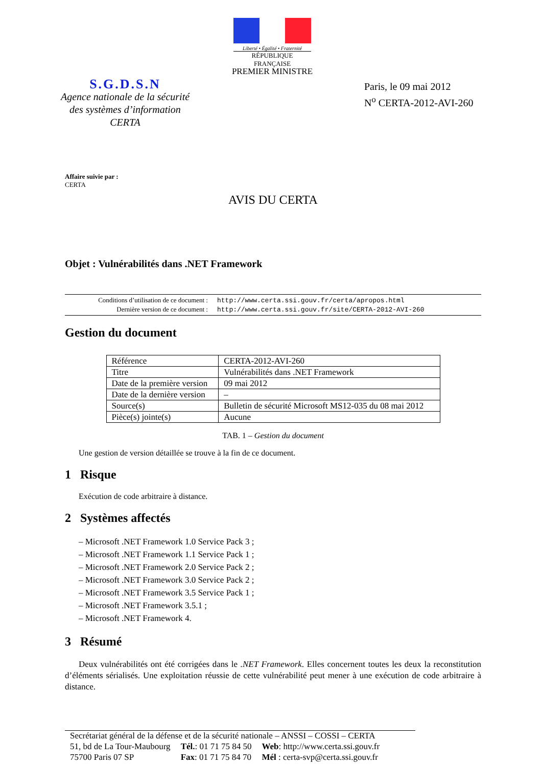Liberté • Égalité • Fraternité
RÉPUBLIQUE FRANÇAISE
PREMIER MINISTRE
S.G.D.S.N
Agence nationale de la sécurité
des systèmes d’information
CERTA
Paris, le 09 mai 2012
N<sup>o</sup> CERTA-2012-AVI-260
Affaire suivie par :
CERTA
AVIS DU CERTA
Objet : Vulnérabilités dans .NET Framework
| Conditions d’utilisation de ce document : | http://www.certa.ssi.gouv.fr/certa/apropos.html |
| Dernière version de ce document : | http://www.certa.ssi.gouv.fr/site/CERTA-2012-AVI-260 |
Gestion du document
| Référence | CERTA-2012-AVI-260 |
| Titre | Vulnérabilités dans .NET Framework |
| Date de la première version | 09 mai 2012 |
| Date de la dernière version | – |
| Source(s) | Bulletin de sécurité Microsoft MS12-035 du 08 mai 2012 |
| Pièce(s) jointe(s) | Aucune |
TAB. 1 – Gestion du document
Une gestion de version détaillée se trouve à la fin de ce document.
1 Risque
Exécution de code arbitraire à distance.
2 Systèmes affectés
– Microsoft .NET Framework 1.0 Service Pack 3 ;
– Microsoft .NET Framework 1.1 Service Pack 1 ;
– Microsoft .NET Framework 2.0 Service Pack 2 ;
– Microsoft .NET Framework 3.0 Service Pack 2 ;
– Microsoft .NET Framework 3.5 Service Pack 1 ;
– Microsoft .NET Framework 3.5.1 ;
– Microsoft .NET Framework 4.
3 Résumé
Deux vulnérabilités ont été corrigées dans le .NET Framework. Elles concernent toutes les deux la reconstitution d’éléments sérialisés. Une exploitation réussie de cette vulnérabilité peut mener à une exécution de code arbitraire à distance.
Secrétariat général de la défense et de la sécurité nationale – ANSSI – COSSI – CERTA
| 51, bd de La Tour-Maubourg | Tél. : 01 71 75 84 50 | Web : http://www.certa.ssi.gouv.fr |
| 75700 Paris 07 SP | Fax : 01 71 75 84 70 | Mél : certa-svp@certa.ssi.gouv.fr |